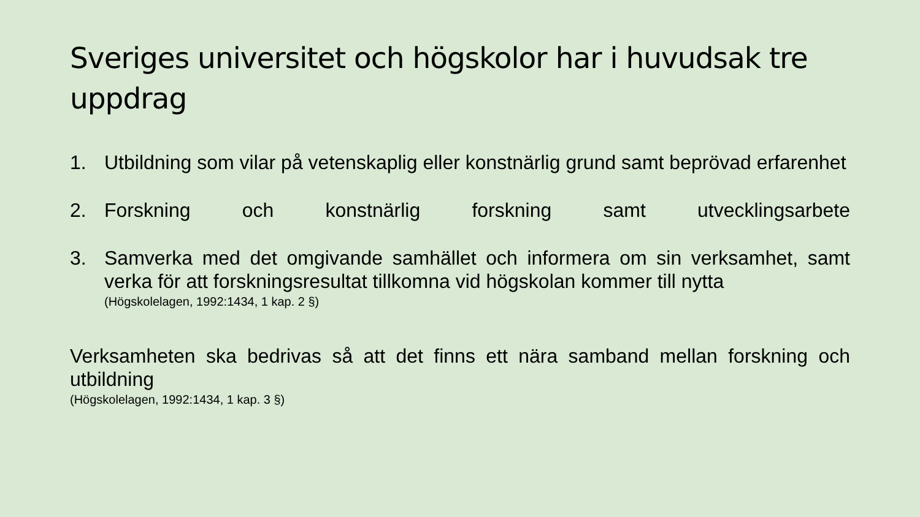Sveriges universitet och högskolor har i huvudsak tre uppdrag
1. Utbildning som vilar på vetenskaplig eller konstnärlig grund samt beprövad erfarenhet
2. Forskning och konstnärlig forskning samt utvecklingsarbete
3. Samverka med det omgivande samhället och informera om sin verksamhet, samt verka för att forskningsresultat tillkomna vid högskolan kommer till nytta
(Högskolelagen, 1992:1434, 1 kap. 2 §)
Verksamheten ska bedrivas så att det finns ett nära samband mellan forskning och utbildning
(Högskolelagen, 1992:1434, 1 kap. 3 §)